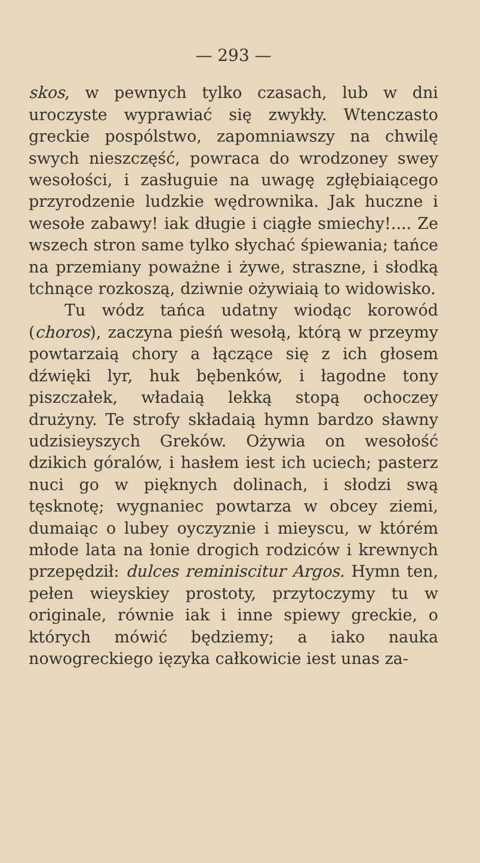— 293 —
skos, w pewnych tylko czasach, lub w dni uroczyste wyprawiać się zwykły. Wtenczasto greckie pospólstwo, zapomniawszy na chwilę swych nieszczęść, powraca do wrodzoney swey wesołości, i zasługuie na uwagę zgłębiaiącego przyrodzenie ludzkie wędrownika. Jak huczne i wesołe zabawy! iak długie i ciągłe smiechy!.... Ze wszech stron same tylko słychać śpiewania; tańce na przemiany poważne i żywe, straszne, i słodką tchnące rozkoszą, dziwnie ożywiaią to widowisko.
Tu wódz tańca udatny wiodąc korowód (choros), zaczyna pieśń wesołą, którą w przeymy powtarzaią chory a łączące się z ich głosem dźwięki lyr, huk bębenków, i łagodne tony piszczałek, władaią lekką stopą ochoczey drużyny. Te strofy składaią hymn bardzo sławny udzisieyszych Greków. Ożywia on wesołość dzikich góralów, i hasłem iest ich uciech; pasterz nuci go w pięknych dolinach, i słodzi swą tęsknotę; wygnaniec powtarza w obcey ziemi, dumaiąc o lubey oyczyznie i mieyscu, w którém młode lata na łonie drogich rodziców i krewnych przepędził: dulces reminiscitur Argos. Hymn ten, pełen wieyskiey prostoty, przytoczymy tu w originale, równie iak i inne spiewy greckie, o których mówić będziemy; a iako nauka nowogreckiego ięzyka całkowicie iest unas za-